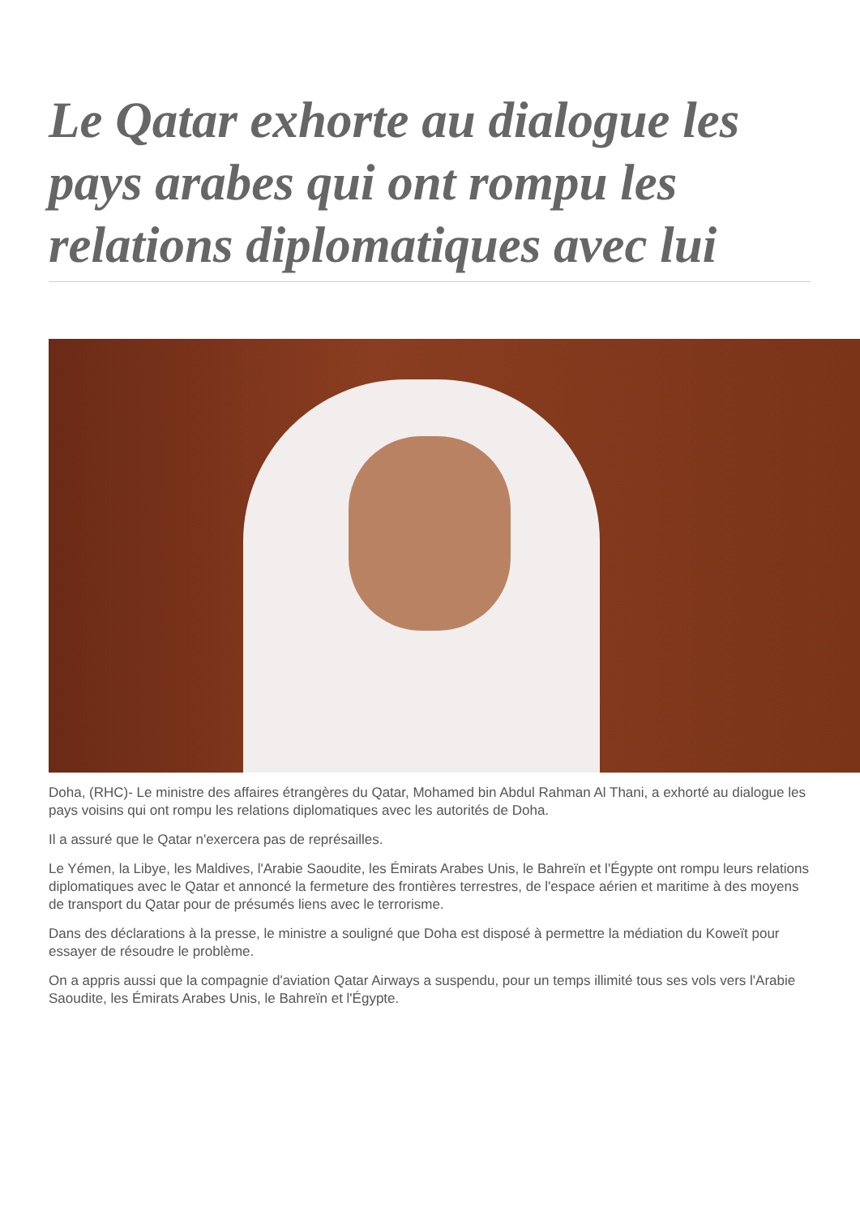Le Qatar exhorte au dialogue les pays arabes qui ont rompu les relations diplomatiques avec lui
Doha, (RHC)- Le ministre des affaires étrangères du Qatar, Mohamed bin Abdul Rahman Al Thani, a exhorté au dialogue les pays voisins qui ont rompu les relations diplomatiques avec les autorités de Doha.
Il a assuré que le Qatar n'exercera pas de représailles.
Le Yémen, la Libye, les Maldives, l'Arabie Saoudite, les Émirats Arabes Unis, le Bahreïn et l'Égypte ont rompu leurs relations diplomatiques avec le Qatar et annoncé la fermeture des frontières terrestres, de l'espace aérien et maritime à des moyens de transport du Qatar pour de présumés liens avec le terrorisme.
Dans des déclarations à la presse, le ministre a souligné que Doha est disposé à permettre la médiation du Koweït pour essayer de résoudre le problème.
On a appris aussi que la compagnie d'aviation Qatar Airways a suspendu, pour un temps illimité tous ses vols vers l'Arabie Saoudite, les Émirats Arabes Unis, le Bahreïn et l'Égypte.